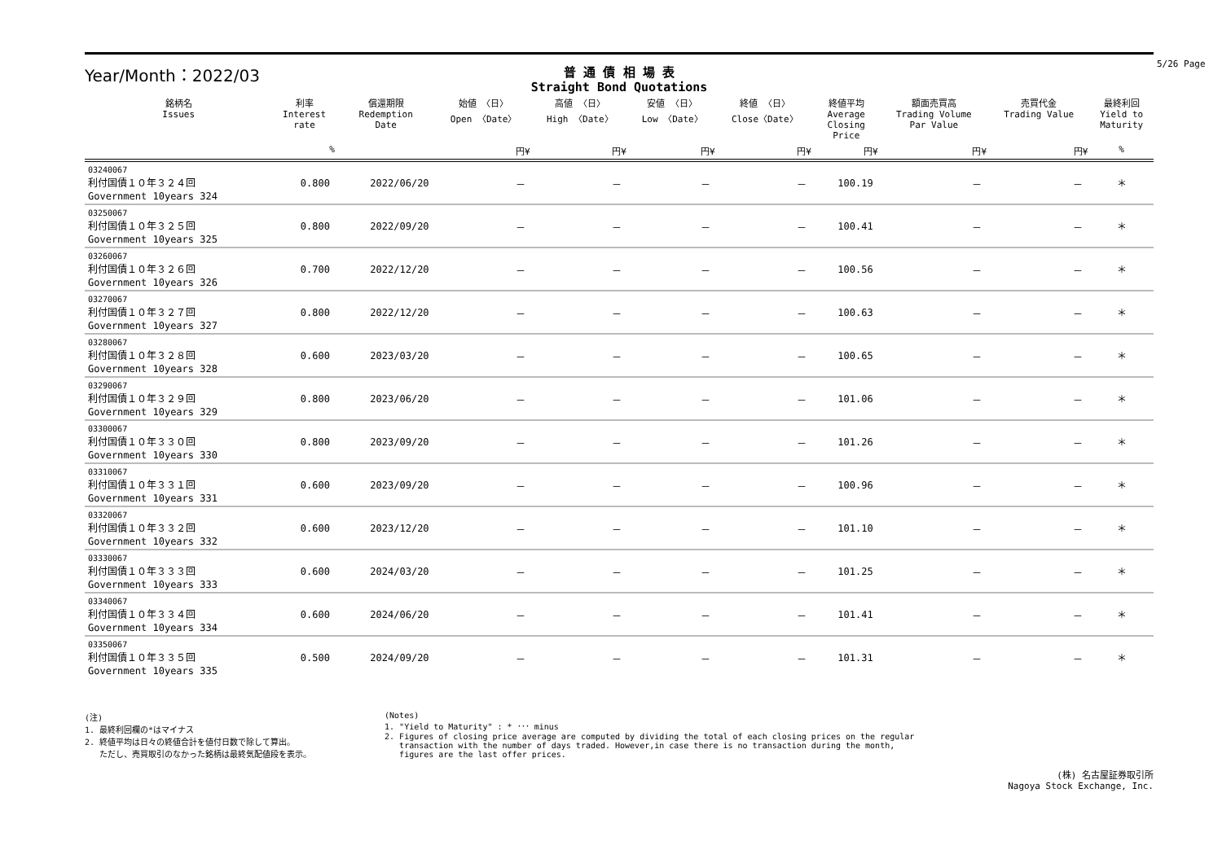Year/Month：2022/03
普 通 債 相 場 表
Straight Bond Quotations
5/26 Page
| 銘柄名 Issues | 利率 Interest rate | 償還期限 Redemption Date | 始値 〈日〉 Open 〈Date〉 | 高値 〈日〉 High 〈Date〉 | 安値 〈日〉 Low 〈Date〉 | 終値 〈日〉 Close〈Date〉 | 終値平均 Average Closing Price | 額面売買高 Trading Volume Par Value | 売買代金 Trading Value | 最終利回 Yield to Maturity |
| --- | --- | --- | --- | --- | --- | --- | --- | --- | --- | --- |
| | % | | 円¥ | 円¥ | 円¥ | 円¥ | 円¥ | 円¥ | 円¥ | % |
| 03240067 利付国債１０年３２４回 Government 10years 324 | 0.800 | 2022/06/20 | － | － | － | － | 100.19 | － | － | ＊ |
| 03250067 利付国債１０年３２５回 Government 10years 325 | 0.800 | 2022/09/20 | － | － | － | － | 100.41 | － | － | ＊ |
| 03260067 利付国債１０年３２６回 Government 10years 326 | 0.700 | 2022/12/20 | － | － | － | － | 100.56 | － | － | ＊ |
| 03270067 利付国債１０年３２７回 Government 10years 327 | 0.800 | 2022/12/20 | － | － | － | － | 100.63 | － | － | ＊ |
| 03280067 利付国債１０年３２８回 Government 10years 328 | 0.600 | 2023/03/20 | － | － | － | － | 100.65 | － | － | ＊ |
| 03290067 利付国債１０年３２９回 Government 10years 329 | 0.800 | 2023/06/20 | － | － | － | － | 101.06 | － | － | ＊ |
| 03300067 利付国債１０年３３０回 Government 10years 330 | 0.800 | 2023/09/20 | － | － | － | － | 101.26 | － | － | ＊ |
| 03310067 利付国債１０年３３１回 Government 10years 331 | 0.600 | 2023/09/20 | － | － | － | － | 100.96 | － | － | ＊ |
| 03320067 利付国債１０年３３２回 Government 10years 332 | 0.600 | 2023/12/20 | － | － | － | － | 101.10 | － | － | ＊ |
| 03330067 利付国債１０年３３３回 Government 10years 333 | 0.600 | 2024/03/20 | － | － | － | － | 101.25 | － | － | ＊ |
| 03340067 利付国債１０年３３４回 Government 10years 334 | 0.600 | 2024/06/20 | － | － | － | － | 101.41 | － | － | ＊ |
| 03350067 利付国債１０年３３５回 Government 10years 335 | 0.500 | 2024/09/20 | － | － | － | － | 101.31 | － | － | ＊ |
(注)
1. 最終利回欄の*はマイナス
2. 終値平均は日々の終値合計を値付日数で除して算出。
ただし、売買取引のなかった銘柄は最終気配値段を表示。
(Notes)
1. "Yield to Maturity" : * ･･･ minus
2. Figures of closing price average are computed by dividing the total of each closing prices on the regular
transaction with the number of days traded. However,in case there is no transaction during the month,
figures are the last offer prices.
(株) 名古屋証券取引所
Nagoya Stock Exchange, Inc.